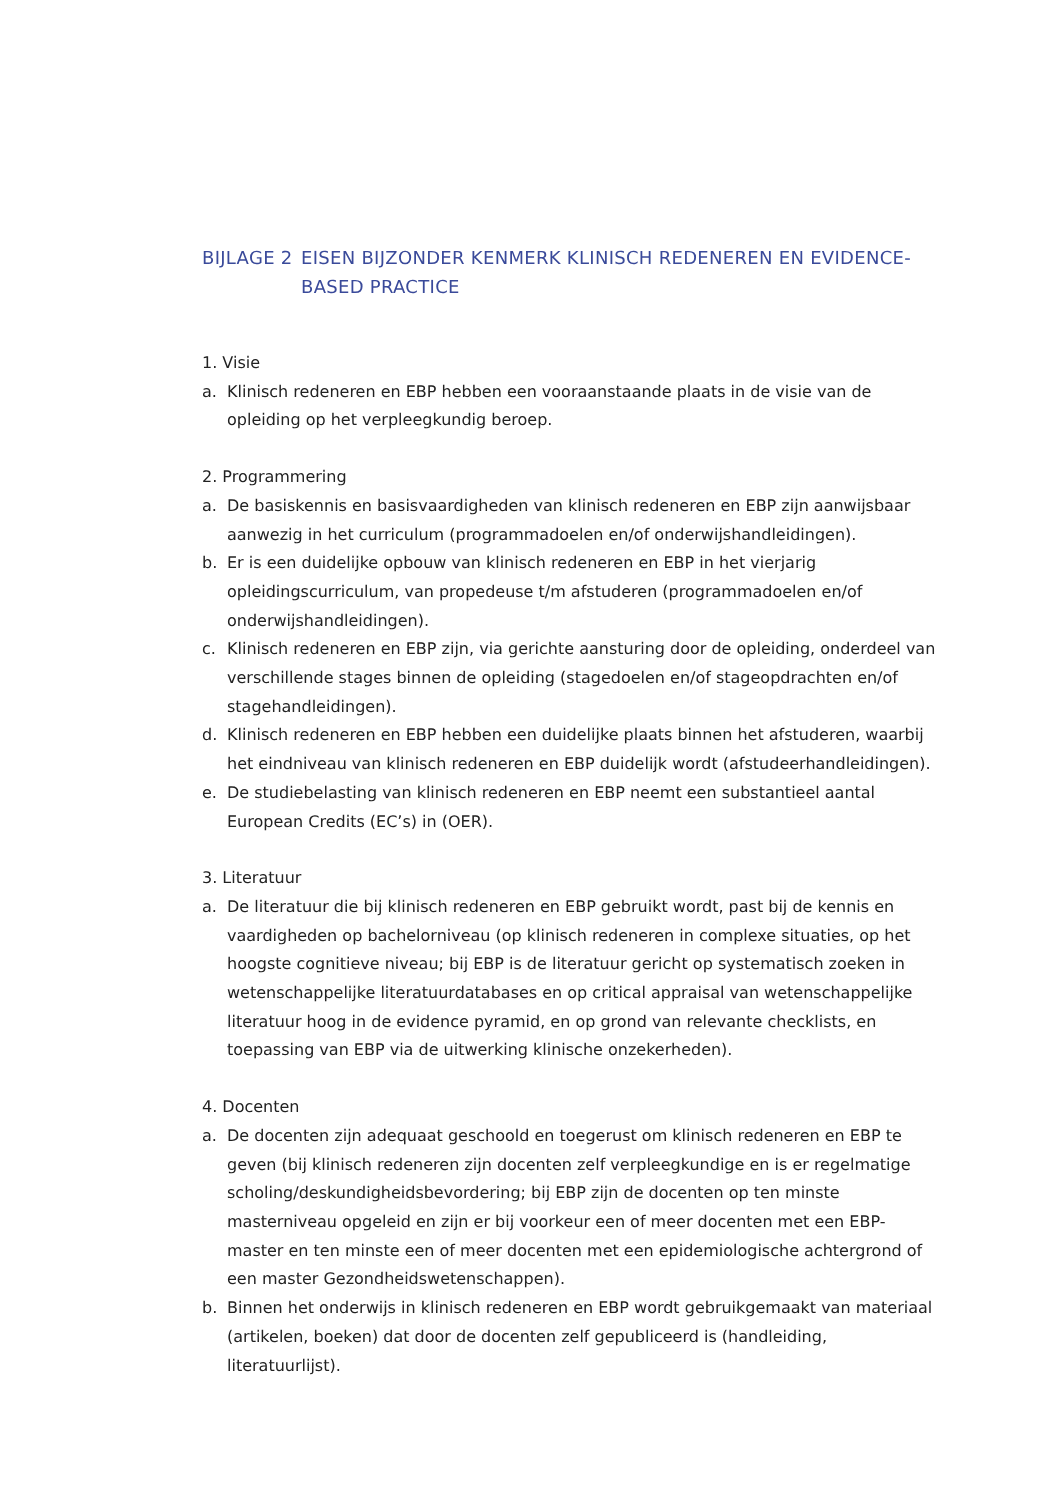BIJLAGE 2 EISEN BIJZONDER KENMERK KLINISCH REDENEREN EN EVIDENCE-BASED PRACTICE
1. Visie
a. Klinisch redeneren en EBP hebben een vooraanstaande plaats in de visie van de opleiding op het verpleegkundig beroep.
2. Programmering
a. De basiskennis en basisvaardigheden van klinisch redeneren en EBP zijn aanwijsbaar aanwezig in het curriculum (programmadoelen en/of onderwijshandleidingen).
b. Er is een duidelijke opbouw van klinisch redeneren en EBP in het vierjarig opleidingscurriculum, van propedeuse t/m afstuderen (programmadoelen en/of onderwijshandleidingen).
c. Klinisch redeneren en EBP zijn, via gerichte aansturing door de opleiding, onderdeel van verschillende stages binnen de opleiding (stagedoelen en/of stageopdrachten en/of stagehandleidingen).
d. Klinisch redeneren en EBP hebben een duidelijke plaats binnen het afstuderen, waarbij het eindniveau van klinisch redeneren en EBP duidelijk wordt (afstudeerhandleidingen).
e. De studiebelasting van klinisch redeneren en EBP neemt een substantieel aantal European Credits (EC’s) in (OER).
3. Literatuur
a. De literatuur die bij klinisch redeneren en EBP gebruikt wordt, past bij de kennis en vaardigheden op bachelorniveau (op klinisch redeneren in complexe situaties, op het hoogste cognitieve niveau; bij EBP is de literatuur gericht op systematisch zoeken in wetenschappelijke literatuurdatabases en op critical appraisal van wetenschappelijke literatuur hoog in de evidence pyramid, en op grond van relevante checklists, en toepassing van EBP via de uitwerking klinische onzekerheden).
4. Docenten
a. De docenten zijn adequaat geschoold en toegerust om klinisch redeneren en EBP te geven (bij klinisch redeneren zijn docenten zelf verpleegkundige en is er regelmatige scholing/deskundigheidsbevordering; bij EBP zijn de docenten op ten minste masterniveau opgeleid en zijn er bij voorkeur een of meer docenten met een EBP-master en ten minste een of meer docenten met een epidemiologische achtergrond of een master Gezondheidswetenschappen).
b. Binnen het onderwijs in klinisch redeneren en EBP wordt gebruikgemaakt van materiaal (artikelen, boeken) dat door de docenten zelf gepubliceerd is (handleiding, literatuurlijst).